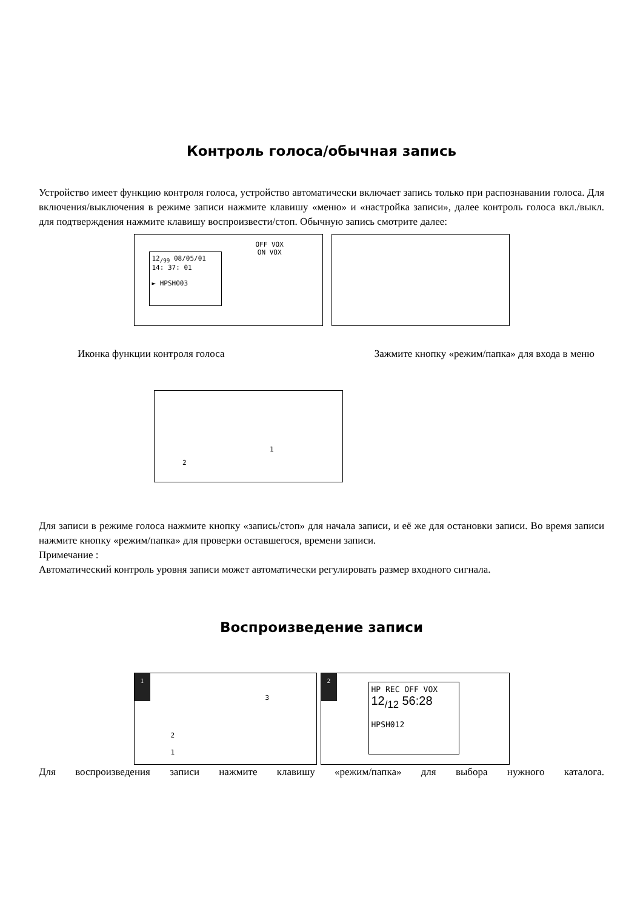Контроль голоса/обычная запись
Устройство имеет функцию контроля голоса, устройство автоматически включает запись только при распознавании голоса. Для включения/выключения в режиме записи нажмите клавишу «меню» и «настройка записи», далее контроль голоса вкл./выкл. для подтверждения нажмите клавишу воспроизвести/стоп. Обычную запись смотрите далее:
12<sub>/99</sub> 08/05/01
14: 37: 01
► HPSH003
OFF VOX
ON VOX
Иконка функции контроля голоса Зажмите кнопку «режим/папка» для входа в меню
1 2
Для записи в режиме голоса нажмите кнопку «запись/стоп» для начала записи, и её же для остановки записи. Во время записи нажмите кнопку «режим/папка» для проверки оставшегося, времени записи.
Примечание :
Автоматический контроль уровня записи может автоматически регулировать размер входного сигнала.
Воспроизведение записи
1
3 2 1
2
HP REC OFF VOX
12<sub>/12</sub> 56:28
HPSH012
Для воспроизведения записи нажмите клавишу «режим/папка» для выбора нужного каталога.